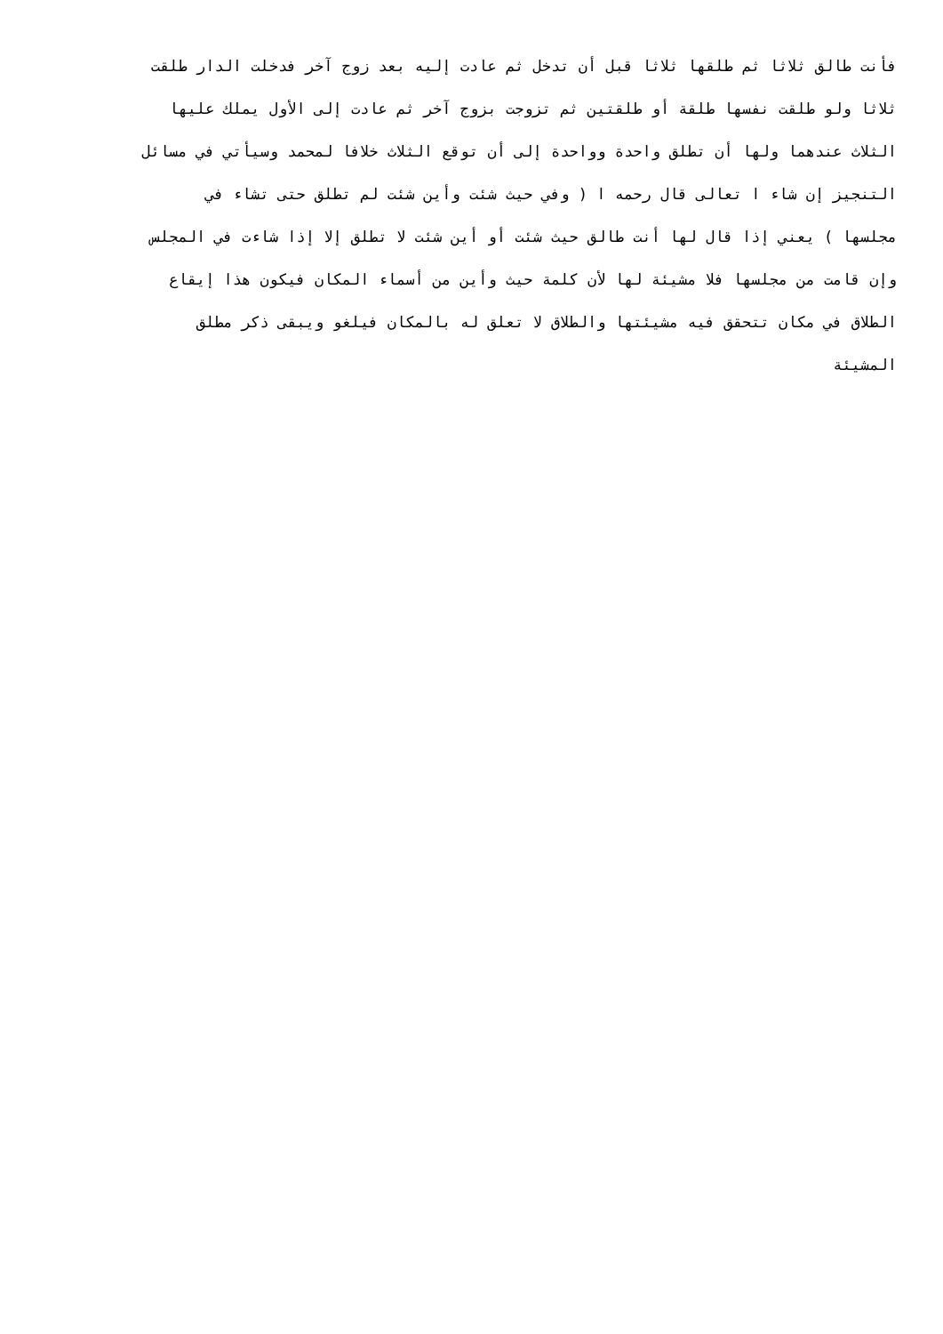فأنت طالق ثلاثا ثم طلقها ثلاثا قبل أن تدخل ثم عادت إليه بعد زوج آخر فدخلت الدار طلقت
ثلاثا ولو طلقت نفسها طلقة أو طلقتين ثم تزوجت بزوج آخر ثم عادت إلى الأول يملك عليها
الثلاث عندهما ولها أن تطلق واحدة وواحدة إلى أن توقع الثلاث خلافا لمحمد وسيأتي في مسائل
التنجيز إن شاء ا تعالى قال رحمه ا ( وفي حيث شئت وأين شئت لم تطلق حتى تشاء في
مجلسها ) يعني إذا قال لها أنت طالق حيث شئت أو أين شئت لا تطلق إلا إذا شاءت في المجلس
وإن قامت من مجلسها فلا مشيئة لها لأن كلمة حيث وأين من أسماء المكان فيكون هذا إيقاع
الطلاق في مكان تتحقق فيه مشيئتها والطلاق لا تعلق له بالمكان فيلغو ويبقى ذكر مطلق
المشيئة